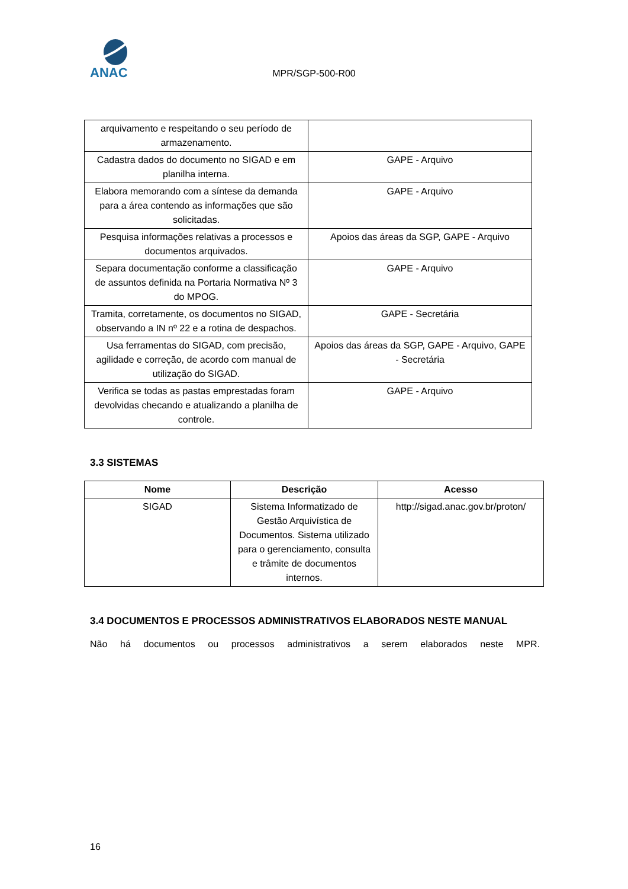ANAC
MPR/SGP-500-R00
| arquivamento e respeitando o seu período de armazenamento. | |
| Cadastra dados do documento no SIGAD e em planilha interna. | GAPE - Arquivo |
| Elabora memorando com a síntese da demanda para a área contendo as informações que são solicitadas. | GAPE - Arquivo |
| Pesquisa informações relativas a processos e documentos arquivados. | Apoios das áreas da SGP, GAPE - Arquivo |
| Separa documentação conforme a classificação de assuntos definida na Portaria Normativa Nº 3 do MPOG. | GAPE - Arquivo |
| Tramita, corretamente, os documentos no SIGAD, observando a IN nº 22 e a rotina de despachos. | GAPE - Secretária |
| Usa ferramentas do SIGAD, com precisão, agilidade e correção, de acordo com manual de utilização do SIGAD. | Apoios das áreas da SGP, GAPE - Arquivo, GAPE - Secretária |
| Verifica se todas as pastas emprestadas foram devolvidas checando e atualizando a planilha de controle. | GAPE - Arquivo |
3.3 SISTEMAS
| Nome | Descrição | Acesso |
| --- | --- | --- |
| SIGAD | Sistema Informatizado de Gestão Arquivística de Documentos. Sistema utilizado para o gerenciamento, consulta e trâmite de documentos internos. | http://sigad.anac.gov.br/proton/ |
3.4 DOCUMENTOS E PROCESSOS ADMINISTRATIVOS ELABORADOS NESTE MANUAL
Não há documentos ou processos administrativos a serem elaborados neste MPR.
16